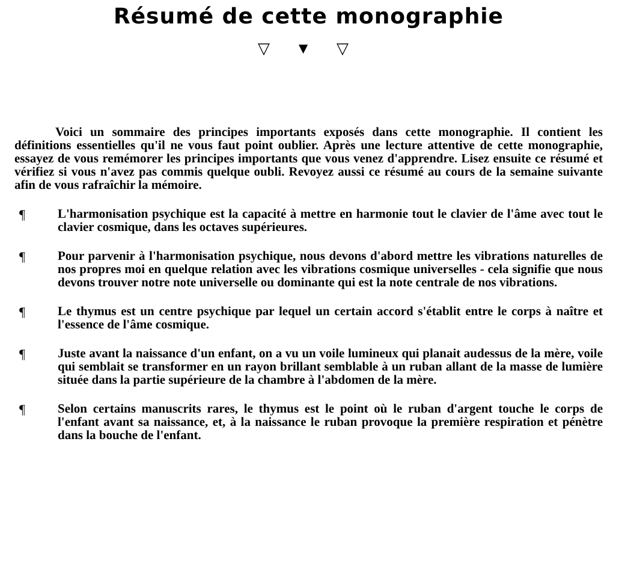Résumé de cette monographie
▽ ▼ ▽
Voici un sommaire des principes importants exposés dans cette monographie. Il contient les définitions essentielles qu'il ne vous faut point oublier. Après une lecture attentive de cette monographie, essayez de vous remémorer les principes importants que vous venez d'apprendre. Lisez ensuite ce résumé et vérifiez si vous n'avez pas commis quelque oubli. Revoyez aussi ce résumé au cours de la semaine suivante afin de vous rafraîchir la mémoire.
¶
L'harmonisation psychique est la capacité à mettre en harmonie tout le clavier de l'âme avec tout le clavier cosmique, dans les octaves supérieures.
¶
Pour parvenir à l'harmonisation psychique, nous devons d'abord mettre les vibrations naturelles de nos propres moi en quelque relation avec les vibrations cosmique universelles - cela signifie que nous devons trouver notre note universelle ou dominante qui est la note centrale de nos vibrations.
¶
Le thymus est un centre psychique par lequel un certain accord s'établit entre le corps à naître et l'essence de l'âme cosmique.
¶
Juste avant la naissance d'un enfant, on a vu un voile lumineux qui planait audessus de la mère, voile qui semblait se transformer en un rayon brillant semblable à un ruban allant de la masse de lumière située dans la partie supérieure de la chambre à l'abdomen de la mère.
¶
Selon certains manuscrits rares, le thymus est le point où le ruban d'argent touche le corps de l'enfant avant sa naissance, et, à la naissance le ruban provoque la première respiration et pénètre dans la bouche de l'enfant.